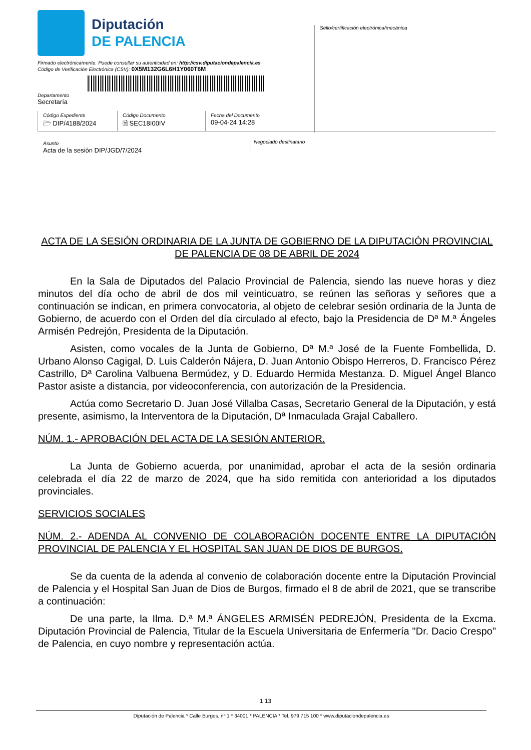Diputación
DE PALENCIA
Firmado electrónicamente. Puede consultar su autenticidad en: http://csv.diputaciondepalencia.es
Código de Verificación Electrónica (CSV): 0X5M132G6L6H1Y060T6M
Departamento
Secretaría
Sello/certificación electrónica/mecánica
Código Expediente
🗁 DIP/4188/2024
Código Documento
🗎 SEC18I00IV
Fecha del Documento
09-04-24 14:28
Asunto
Acta de la sesión DIP/JGD/7/2024
Negociado destinatario
ACTA DE LA SESIÓN ORDINARIA DE LA JUNTA DE GOBIERNO DE LA DIPUTACIÓN PROVINCIAL DE PALENCIA DE 08 DE ABRIL DE 2024
En la Sala de Diputados del Palacio Provincial de Palencia, siendo las nueve horas y diez minutos del día ocho de abril de dos mil veinticuatro, se reúnen las señoras y señores que a continuación se indican, en primera convocatoria, al objeto de celebrar sesión ordinaria de la Junta de Gobierno, de acuerdo con el Orden del día circulado al efecto, bajo la Presidencia de Dª M.ª Ángeles Armisén Pedrejón, Presidenta de la Diputación.
Asisten, como vocales de la Junta de Gobierno, Dª M.ª José de la Fuente Fombellida, D. Urbano Alonso Cagigal, D. Luis Calderón Nájera, D. Juan Antonio Obispo Herreros, D. Francisco Pérez Castrillo, Dª Carolina Valbuena Bermúdez, y D. Eduardo Hermida Mestanza. D. Miguel Ángel Blanco Pastor asiste a distancia, por videoconferencia, con autorización de la Presidencia.
Actúa como Secretario D. Juan José Villalba Casas, Secretario General de la Diputación, y está presente, asimismo, la Interventora de la Diputación, Dª Inmaculada Grajal Caballero.
NÚM. 1.- APROBACIÓN DEL ACTA DE LA SESIÓN ANTERIOR.
La Junta de Gobierno acuerda, por unanimidad, aprobar el acta de la sesión ordinaria celebrada el día 22 de marzo de 2024, que ha sido remitida con anterioridad a los diputados provinciales.
SERVICIOS SOCIALES
NÚM. 2.- ADENDA AL CONVENIO DE COLABORACIÓN DOCENTE ENTRE LA DIPUTACIÓN PROVINCIAL DE PALENCIA Y EL HOSPITAL SAN JUAN DE DIOS DE BURGOS.
Se da cuenta de la adenda al convenio de colaboración docente entre la Diputación Provincial de Palencia y el Hospital San Juan de Dios de Burgos, firmado el 8 de abril de 2021, que se transcribe a continuación:
De una parte, la Ilma. D.ª M.ª ÁNGELES ARMISÉN PEDREJÓN, Presidenta de la Excma. Diputación Provincial de Palencia, Titular de la Escuela Universitaria de Enfermería "Dr. Dacio Crespo" de Palencia, en cuyo nombre y representación actúa.
1 13
Diputación de Palencia * Calle Burgos, nº 1 * 34001 * PALENCIA * Tel. 979 715 100 * www.diputaciondepalencia.es